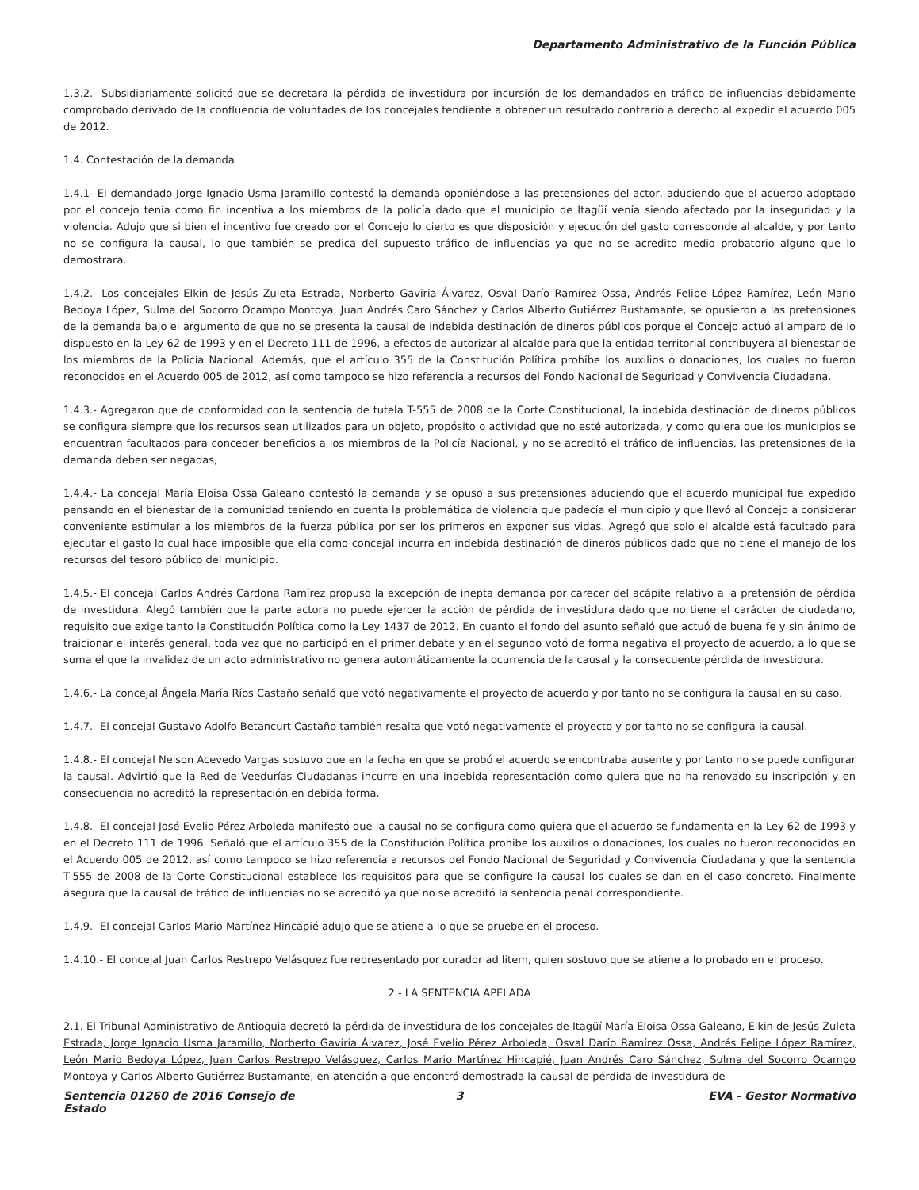Departamento Administrativo de la Función Pública
1.3.2.- Subsidiariamente solicitó que se decretara la pérdida de investidura por incursión de los demandados en tráfico de influencias debidamente comprobado derivado de la confluencia de voluntades de los concejales tendiente a obtener un resultado contrario a derecho al expedir el acuerdo 005 de 2012.
1.4. Contestación de la demanda
1.4.1- El demandado Jorge Ignacio Usma Jaramillo contestó la demanda oponiéndose a las pretensiones del actor, aduciendo que el acuerdo adoptado por el concejo tenía como fin incentiva a los miembros de la policía dado que el municipio de Itagüí venía siendo afectado por la inseguridad y la violencia. Adujo que si bien el incentivo fue creado por el Concejo lo cierto es que disposición y ejecución del gasto corresponde al alcalde, y por tanto no se configura la causal, lo que también se predica del supuesto tráfico de influencias ya que no se acredito medio probatorio alguno que lo demostrara.
1.4.2.- Los concejales Elkin de Jesús Zuleta Estrada, Norberto Gaviria Álvarez, Osval Darío Ramírez Ossa, Andrés Felipe López Ramírez, León Mario Bedoya López, Sulma del Socorro Ocampo Montoya, Juan Andrés Caro Sánchez y Carlos Alberto Gutiérrez Bustamante, se opusieron a las pretensiones de la demanda bajo el argumento de que no se presenta la causal de indebida destinación de dineros públicos porque el Concejo actuó al amparo de lo dispuesto en la Ley 62 de 1993 y en el Decreto 111 de 1996, a efectos de autorizar al alcalde para que la entidad territorial contribuyera al bienestar de los miembros de la Policía Nacional. Además, que el artículo 355 de la Constitución Política prohíbe los auxilios o donaciones, los cuales no fueron reconocidos en el Acuerdo 005 de 2012, así como tampoco se hizo referencia a recursos del Fondo Nacional de Seguridad y Convivencia Ciudadana.
1.4.3.- Agregaron que de conformidad con la sentencia de tutela T-555 de 2008 de la Corte Constitucional, la indebida destinación de dineros públicos se configura siempre que los recursos sean utilizados para un objeto, propósito o actividad que no esté autorizada, y como quiera que los municipios se encuentran facultados para conceder beneficios a los miembros de la Policía Nacional, y no se acreditó el tráfico de influencias, las pretensiones de la demanda deben ser negadas,
1.4.4.- La concejal María Eloísa Ossa Galeano contestó la demanda y se opuso a sus pretensiones aduciendo que el acuerdo municipal fue expedido pensando en el bienestar de la comunidad teniendo en cuenta la problemática de violencia que padecía el municipio y que llevó al Concejo a considerar conveniente estimular a los miembros de la fuerza pública por ser los primeros en exponer sus vidas. Agregó que solo el alcalde está facultado para ejecutar el gasto lo cual hace imposible que ella como concejal incurra en indebida destinación de dineros públicos dado que no tiene el manejo de los recursos del tesoro público del municipio.
1.4.5.- El concejal Carlos Andrés Cardona Ramírez propuso la excepción de inepta demanda por carecer del acápite relativo a la pretensión de pérdida de investidura. Alegó también que la parte actora no puede ejercer la acción de pérdida de investidura dado que no tiene el carácter de ciudadano, requisito que exige tanto la Constitución Política como la Ley 1437 de 2012. En cuanto el fondo del asunto señaló que actuó de buena fe y sin ánimo de traicionar el interés general, toda vez que no participó en el primer debate y en el segundo votó de forma negativa el proyecto de acuerdo, a lo que se suma el que la invalidez de un acto administrativo no genera automáticamente la ocurrencia de la causal y la consecuente pérdida de investidura.
1.4.6.- La concejal Ángela María Ríos Castaño señaló que votó negativamente el proyecto de acuerdo y por tanto no se configura la causal en su caso.
1.4.7.- El concejal Gustavo Adolfo Betancurt Castaño también resalta que votó negativamente el proyecto y por tanto no se configura la causal.
1.4.8.- El concejal Nelson Acevedo Vargas sostuvo que en la fecha en que se probó el acuerdo se encontraba ausente y por tanto no se puede configurar la causal. Advirtió que la Red de Veedurías Ciudadanas incurre en una indebida representación como quiera que no ha renovado su inscripción y en consecuencia no acreditó la representación en debida forma.
1.4.8.- El concejal José Evelio Pérez Arboleda manifestó que la causal no se configura como quiera que el acuerdo se fundamenta en la Ley 62 de 1993 y en el Decreto 111 de 1996. Señaló que el artículo 355 de la Constitución Política prohíbe los auxilios o donaciones, los cuales no fueron reconocidos en el Acuerdo 005 de 2012, así como tampoco se hizo referencia a recursos del Fondo Nacional de Seguridad y Convivencia Ciudadana y que la sentencia T-555 de 2008 de la Corte Constitucional establece los requisitos para que se configure la causal los cuales se dan en el caso concreto. Finalmente asegura que la causal de tráfico de influencias no se acreditó ya que no se acreditó la sentencia penal correspondiente.
1.4.9.- El concejal Carlos Mario Martínez Hincapié adujo que se atiene a lo que se pruebe en el proceso.
1.4.10.- El concejal Juan Carlos Restrepo Velásquez fue representado por curador ad litem, quien sostuvo que se atiene a lo probado en el proceso.
2.- LA SENTENCIA APELADA
2.1. El Tribunal Administrativo de Antioquia decretó la pérdida de investidura de los concejales de Itagüí María Eloisa Ossa Galeano, Elkin de Jesús Zuleta Estrada, Jorge Ignacio Usma Jaramillo, Norberto Gaviria Álvarez, José Evelio Pérez Arboleda, Osval Darío Ramírez Ossa, Andrés Felipe López Ramírez, León Mario Bedoya López, Juan Carlos Restrepo Velásquez, Carlos Mario Martínez Hincapié, Juan Andrés Caro Sánchez, Sulma del Socorro Ocampo Montoya y Carlos Alberto Gutiérrez Bustamante, en atención a que encontró demostrada la causal de pérdida de investidura de
Sentencia 01260 de 2016 Consejo de Estado
3 EVA - Gestor Normativo